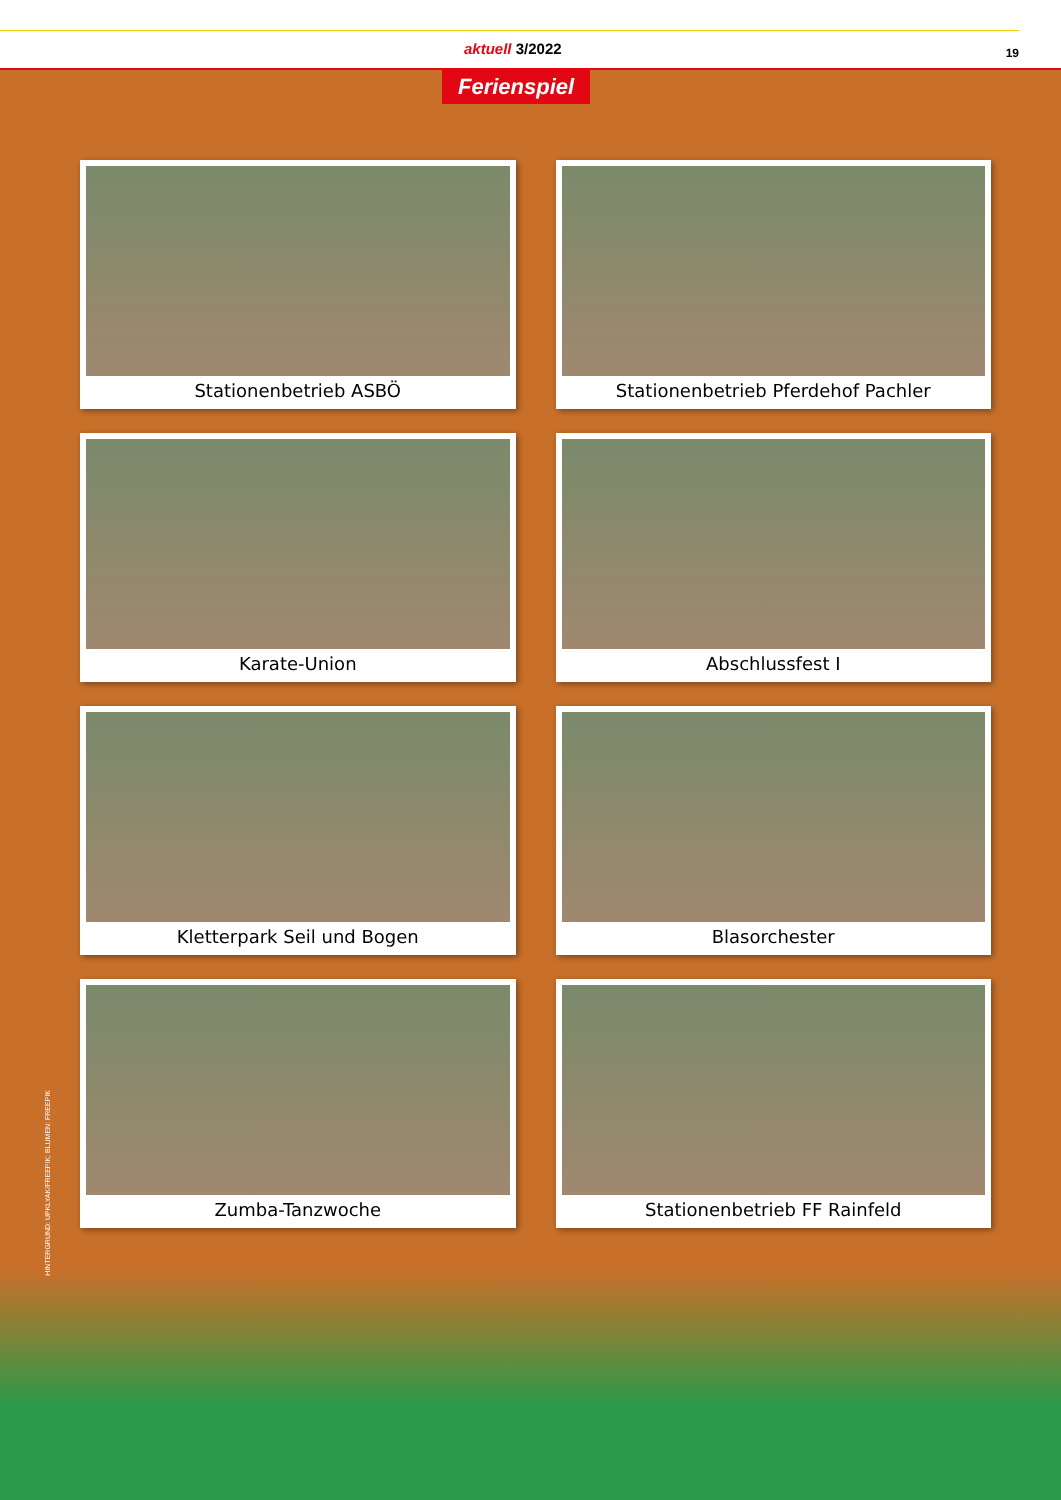aktuell 3/2022 19
Ferienspiel
Stationenbetrieb ASBÖ
Stationenbetrieb Pferdehof Pachler
Karate-Union
Abschlussfest I
Kletterpark Seil und Bogen
Blasorchester
Zumba-Tanzwoche
Stationenbetrieb FF Rainfeld
HINTERGRUND: UPKLYAK/FREEPIK; BLUMEN: FREEPIK